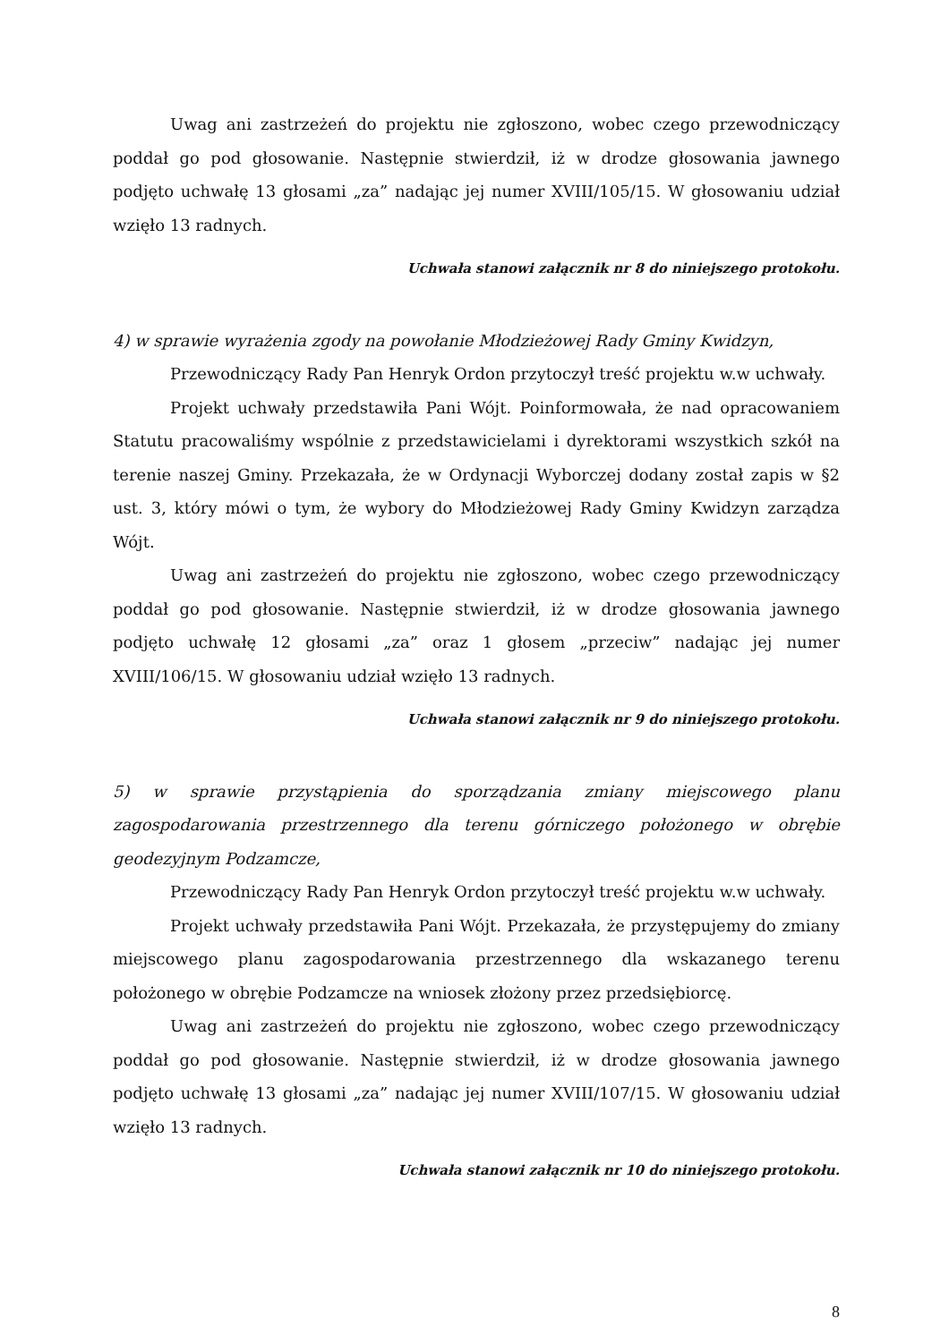Uwag ani zastrzeżeń do projektu nie zgłoszono, wobec czego przewodniczący poddał go pod głosowanie. Następnie stwierdził, iż w drodze głosowania jawnego podjęto uchwałę 13 głosami „za” nadając jej numer XVIII/105/15. W głosowaniu udział wzięło 13 radnych.
Uchwała stanowi załącznik nr 8 do niniejszego protokołu.
4) w sprawie wyrażenia zgody na powołanie Młodzieżowej Rady Gminy Kwidzyn,
Przewodniczący Rady Pan Henryk Ordon przytoczył treść projektu w.w uchwały.
Projekt uchwały przedstawiła Pani Wójt. Poinformowała, że nad opracowaniem Statutu pracowaliśmy wspólnie z przedstawicielami i dyrektorami wszystkich szkół na terenie naszej Gminy. Przekazała, że w Ordynacji Wyborczej dodany został zapis w §2 ust. 3, który mówi o tym, że wybory do Młodzieżowej Rady Gminy Kwidzyn zarządza Wójt.
Uwag ani zastrzeżeń do projektu nie zgłoszono, wobec czego przewodniczący poddał go pod głosowanie. Następnie stwierdził, iż w drodze głosowania jawnego podjęto uchwałę 12 głosami „za” oraz 1 głosem „przeciw” nadając jej numer XVIII/106/15. W głosowaniu udział wzięło 13 radnych.
Uchwała stanowi załącznik nr 9 do niniejszego protokołu.
5) w sprawie przystąpienia do sporządzania zmiany miejscowego planu zagospodarowania przestrzennego dla terenu górniczego położonego w obrębie geodezyjnym Podzamcze,
Przewodniczący Rady Pan Henryk Ordon przytoczył treść projektu w.w uchwały.
Projekt uchwały przedstawiła Pani Wójt. Przekazała, że przystępujemy do zmiany miejscowego planu zagospodarowania przestrzennego dla wskazanego terenu położonego w obrębie Podzamcze na wniosek złożony przez przedsiębiorcę.
Uwag ani zastrzeżeń do projektu nie zgłoszono, wobec czego przewodniczący poddał go pod głosowanie. Następnie stwierdził, iż w drodze głosowania jawnego podjęto uchwałę 13 głosami „za” nadając jej numer XVIII/107/15. W głosowaniu udział wzięło 13 radnych.
Uchwała stanowi załącznik nr 10 do niniejszego protokołu.
8